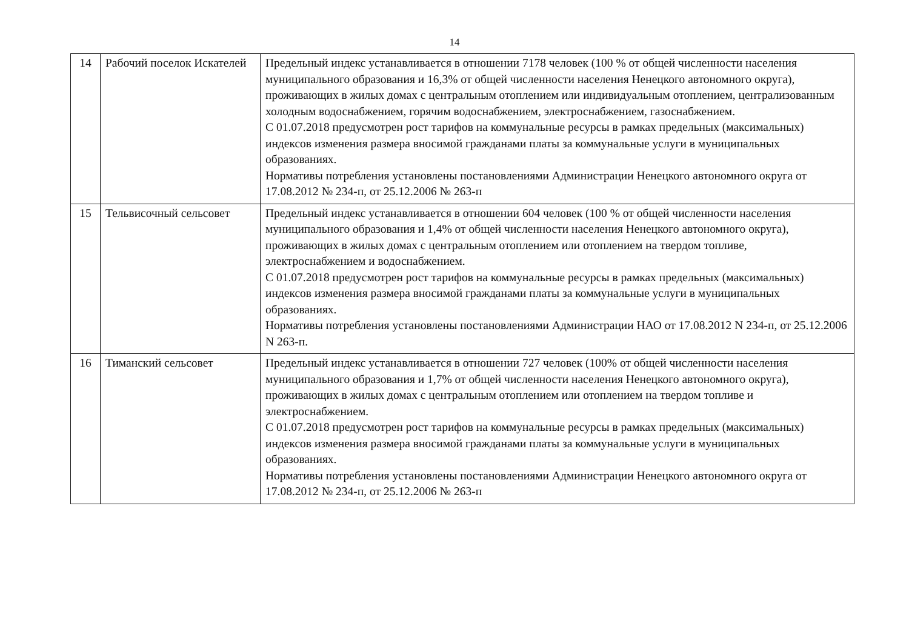14
| 14 | Рабочий поселок Искателей | Предельный индекс устанавливается в отношении 7178 человек (100 % от общей численности населения муниципального образования и 16,3% от общей численности населения Ненецкого автономного округа), проживающих в жилых домах с центральным отоплением или индивидуальным отоплением, централизованным холодным водоснабжением, горячим водоснабжением, электроснабжением, газоснабжением. С 01.07.2018 предусмотрен рост тарифов на коммунальные ресурсы в рамках предельных (максимальных) индексов изменения размера вносимой гражданами платы за коммунальные услуги в муниципальных образованиях. Нормативы потребления установлены постановлениями Администрации Ненецкого автономного округа от 17.08.2012 № 234-п, от 25.12.2006 № 263-п |
| 15 | Тельвисочный сельсовет | Предельный индекс устанавливается в отношении 604 человек (100 % от общей численности населения муниципального образования и 1,4% от общей численности населения Ненецкого автономного округа), проживающих в жилых домах с центральным отоплением или отоплением на твердом топливе, электроснабжением и водоснабжением. С 01.07.2018 предусмотрен рост тарифов на коммунальные ресурсы в рамках предельных (максимальных) индексов изменения размера вносимой гражданами платы за коммунальные услуги в муниципальных образованиях. Нормативы потребления установлены постановлениями Администрации НАО от 17.08.2012 N 234-п, от 25.12.2006 N 263-п. |
| 16 | Тиманский сельсовет | Предельный индекс устанавливается в отношении 727 человек (100% от общей численности населения муниципального образования и 1,7% от общей численности населения Ненецкого автономного округа), проживающих в жилых домах с центральным отоплением или отоплением на твердом топливе и электроснабжением. С 01.07.2018 предусмотрен рост тарифов на коммунальные ресурсы в рамках предельных (максимальных) индексов изменения размера вносимой гражданами платы за коммунальные услуги в муниципальных образованиях. Нормативы потребления установлены постановлениями Администрации Ненецкого автономного округа от 17.08.2012 № 234-п, от 25.12.2006 № 263-п |